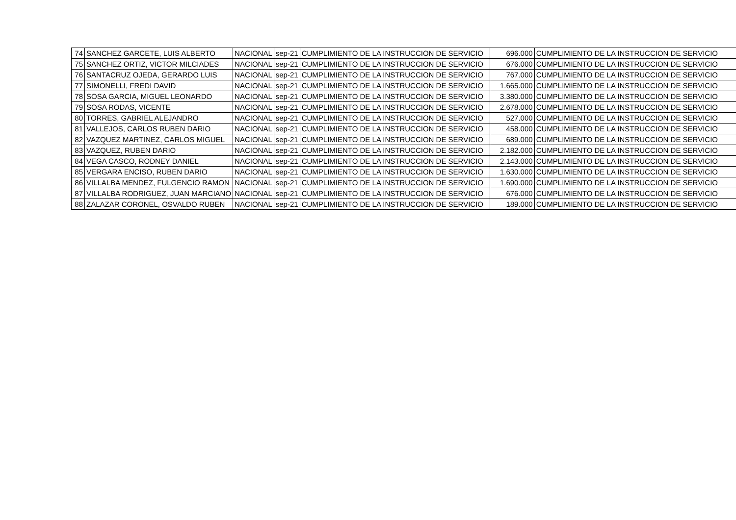| 74 | SANCHEZ GARCETE, LUIS ALBERTO | NACIONAL | sep-21 | CUMPLIMIENTO DE LA INSTRUCCION DE SERVICIO | 696.000 | CUMPLIMIENTO DE LA INSTRUCCION DE SERVICIO |
| 75 | SANCHEZ ORTIZ, VICTOR MILCIADES | NACIONAL | sep-21 | CUMPLIMIENTO DE LA INSTRUCCION DE SERVICIO | 676.000 | CUMPLIMIENTO DE LA INSTRUCCION DE SERVICIO |
| 76 | SANTACRUZ OJEDA, GERARDO LUIS | NACIONAL | sep-21 | CUMPLIMIENTO DE LA INSTRUCCION DE SERVICIO | 767.000 | CUMPLIMIENTO DE LA INSTRUCCION DE SERVICIO |
| 77 | SIMONELLI, FREDI DAVID | NACIONAL | sep-21 | CUMPLIMIENTO DE LA INSTRUCCION DE SERVICIO | 1.665.000 | CUMPLIMIENTO DE LA INSTRUCCION DE SERVICIO |
| 78 | SOSA GARCIA, MIGUEL LEONARDO | NACIONAL | sep-21 | CUMPLIMIENTO DE LA INSTRUCCION DE SERVICIO | 3.380.000 | CUMPLIMIENTO DE LA INSTRUCCION DE SERVICIO |
| 79 | SOSA RODAS, VICENTE | NACIONAL | sep-21 | CUMPLIMIENTO DE LA INSTRUCCION DE SERVICIO | 2.678.000 | CUMPLIMIENTO DE LA INSTRUCCION DE SERVICIO |
| 80 | TORRES, GABRIEL ALEJANDRO | NACIONAL | sep-21 | CUMPLIMIENTO DE LA INSTRUCCION DE SERVICIO | 527.000 | CUMPLIMIENTO DE LA INSTRUCCION DE SERVICIO |
| 81 | VALLEJOS, CARLOS RUBEN DARIO | NACIONAL | sep-21 | CUMPLIMIENTO DE LA INSTRUCCION DE SERVICIO | 458.000 | CUMPLIMIENTO DE LA INSTRUCCION DE SERVICIO |
| 82 | VAZQUEZ MARTINEZ, CARLOS MIGUEL | NACIONAL | sep-21 | CUMPLIMIENTO DE LA INSTRUCCION DE SERVICIO | 689.000 | CUMPLIMIENTO DE LA INSTRUCCION DE SERVICIO |
| 83 | VAZQUEZ, RUBEN DARIO | NACIONAL | sep-21 | CUMPLIMIENTO DE LA INSTRUCCION DE SERVICIO | 2.182.000 | CUMPLIMIENTO DE LA INSTRUCCION DE SERVICIO |
| 84 | VEGA CASCO, RODNEY DANIEL | NACIONAL | sep-21 | CUMPLIMIENTO DE LA INSTRUCCION DE SERVICIO | 2.143.000 | CUMPLIMIENTO DE LA INSTRUCCION DE SERVICIO |
| 85 | VERGARA ENCISO, RUBEN DARIO | NACIONAL | sep-21 | CUMPLIMIENTO DE LA INSTRUCCION DE SERVICIO | 1.630.000 | CUMPLIMIENTO DE LA INSTRUCCION DE SERVICIO |
| 86 | VILLALBA MENDEZ, FULGENCIO RAMON | NACIONAL | sep-21 | CUMPLIMIENTO DE LA INSTRUCCION DE SERVICIO | 1.690.000 | CUMPLIMIENTO DE LA INSTRUCCION DE SERVICIO |
| 87 | VILLALBA RODRIGUEZ, JUAN MARCIANO | NACIONAL | sep-21 | CUMPLIMIENTO DE LA INSTRUCCION DE SERVICIO | 676.000 | CUMPLIMIENTO DE LA INSTRUCCION DE SERVICIO |
| 88 | ZALAZAR CORONEL, OSVALDO RUBEN | NACIONAL | sep-21 | CUMPLIMIENTO DE LA INSTRUCCION DE SERVICIO | 189.000 | CUMPLIMIENTO DE LA INSTRUCCION DE SERVICIO |